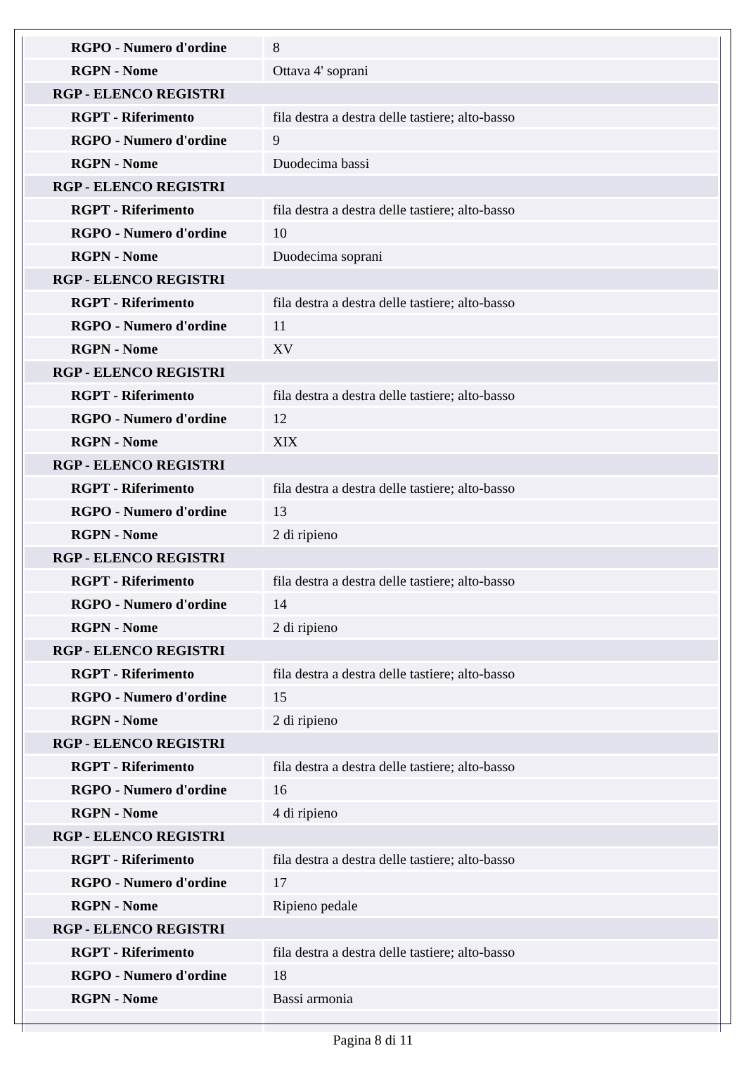| RGPO - Numero d'ordine | 8 |
| RGPN - Nome | Ottava 4' soprani |
| RGP - ELENCO REGISTRI | |
| RGPT - Riferimento | fila destra a destra delle tastiere; alto-basso |
| RGPO - Numero d'ordine | 9 |
| RGPN - Nome | Duodecima bassi |
| RGP - ELENCO REGISTRI | |
| RGPT - Riferimento | fila destra a destra delle tastiere; alto-basso |
| RGPO - Numero d'ordine | 10 |
| RGPN - Nome | Duodecima soprani |
| RGP - ELENCO REGISTRI | |
| RGPT - Riferimento | fila destra a destra delle tastiere; alto-basso |
| RGPO - Numero d'ordine | 11 |
| RGPN - Nome | XV |
| RGP - ELENCO REGISTRI | |
| RGPT - Riferimento | fila destra a destra delle tastiere; alto-basso |
| RGPO - Numero d'ordine | 12 |
| RGPN - Nome | XIX |
| RGP - ELENCO REGISTRI | |
| RGPT - Riferimento | fila destra a destra delle tastiere; alto-basso |
| RGPO - Numero d'ordine | 13 |
| RGPN - Nome | 2 di ripieno |
| RGP - ELENCO REGISTRI | |
| RGPT - Riferimento | fila destra a destra delle tastiere; alto-basso |
| RGPO - Numero d'ordine | 14 |
| RGPN - Nome | 2 di ripieno |
| RGP - ELENCO REGISTRI | |
| RGPT - Riferimento | fila destra a destra delle tastiere; alto-basso |
| RGPO - Numero d'ordine | 15 |
| RGPN - Nome | 2 di ripieno |
| RGP - ELENCO REGISTRI | |
| RGPT - Riferimento | fila destra a destra delle tastiere; alto-basso |
| RGPO - Numero d'ordine | 16 |
| RGPN - Nome | 4 di ripieno |
| RGP - ELENCO REGISTRI | |
| RGPT - Riferimento | fila destra a destra delle tastiere; alto-basso |
| RGPO - Numero d'ordine | 17 |
| RGPN - Nome | Ripieno pedale |
| RGP - ELENCO REGISTRI | |
| RGPT - Riferimento | fila destra a destra delle tastiere; alto-basso |
| RGPO - Numero d'ordine | 18 |
| RGPN - Nome | Bassi armonia |
Pagina 8 di 11